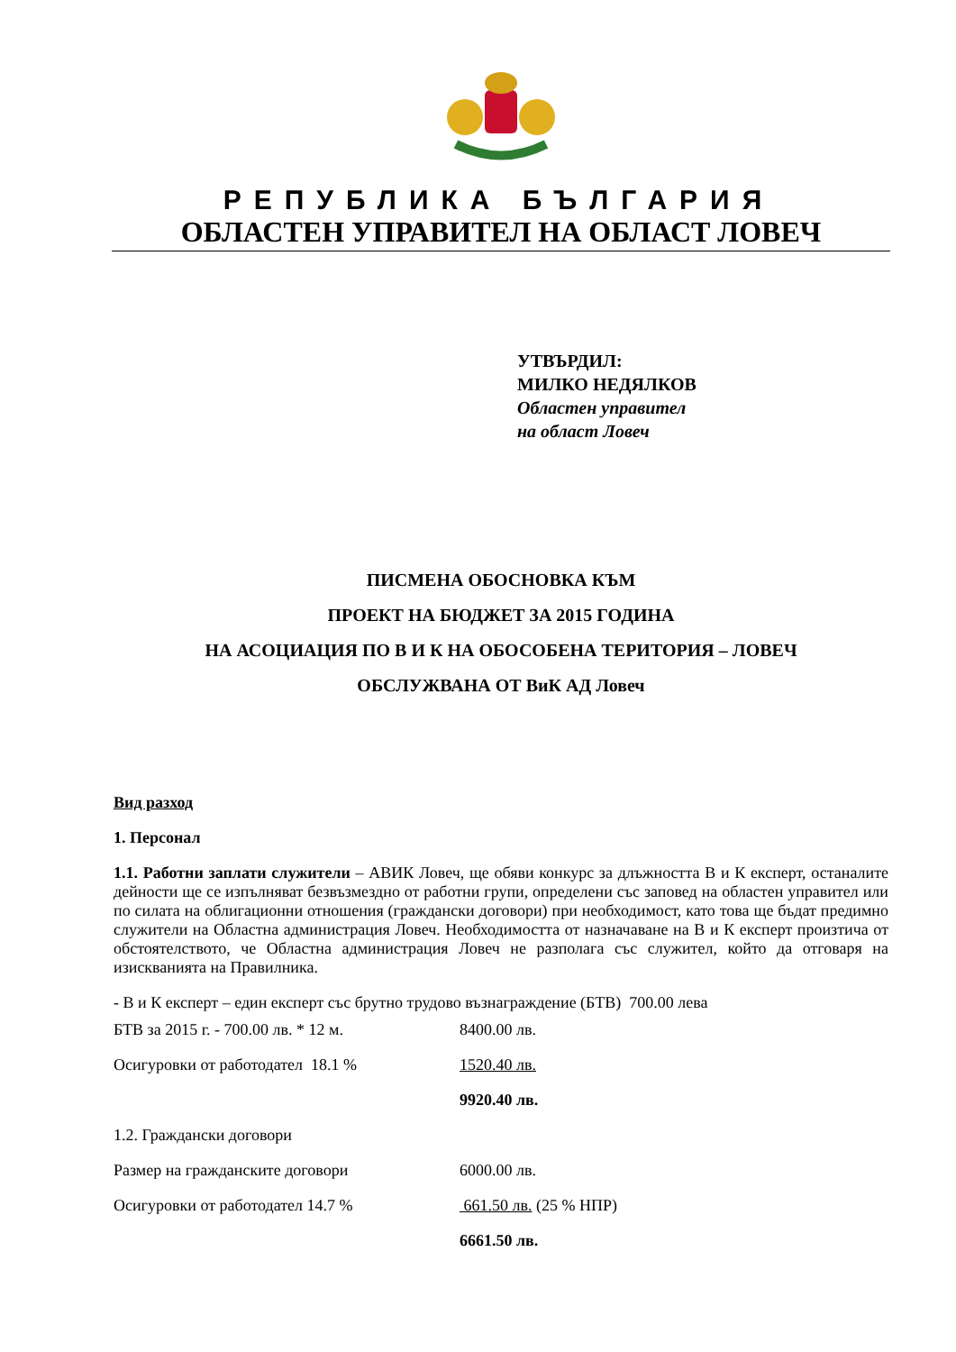РЕПУБЛИКА БЪЛГАРИЯ
ОБЛАСТЕН УПРАВИТЕЛ НА ОБЛАСТ ЛОВЕЧ
УТВЪРДИЛ:
МИЛКО НЕДЯЛКОВ
Областен управител
на област Ловеч
ПИСМЕНА ОБОСНОВКА КЪМ
ПРОЕКТ НА БЮДЖЕТ ЗА 2015 ГОДИНА
НА АСОЦИАЦИЯ ПО В И К НА ОБОСОБЕНА ТЕРИТОРИЯ – ЛОВЕЧ
ОБСЛУЖВАНА ОТ ВиК АД Ловеч
Вид разход
1. Персонал
1.1. Работни заплати служители – АВИК Ловеч, ще обяви конкурс за длъжността В и К експерт, останалите дейности ще се изпълняват безвъзмездно от работни групи, определени със заповед на областен управител или по силата на облигационни отношения (граждански договори) при необходимост, като това ще бъдат предимно служители на Областна администрация Ловеч. Необходимостта от назначаване на В и К експерт произтича от обстоятелството, че Областна администрация Ловеч не разполага със служител, който да отговаря на изискванията на Правилника.
- В и К експерт – един експерт със брутно трудово възнаграждение (БТВ) 700.00 лева
БТВ за 2015 г. - 700.00 лв. * 12 м. 8400.00 лв.
Осигуровки от работодател 18.1 % 1520.40 лв.
9920.40 лв.
1.2. Граждански договори
Размер на гражданските договори 6000.00 лв.
Осигуровки от работодател 14.7 % 661.50 лв. (25 % НПР)
6661.50 лв.